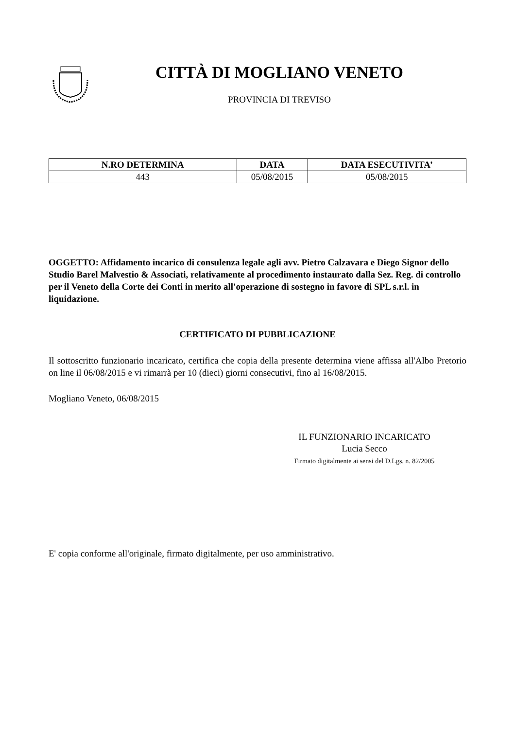CITTÀ DI MOGLIANO VENETO
PROVINCIA DI TREVISO
| N.RO DETERMINA | DATA | DATA ESECUTIVITA’ |
| --- | --- | --- |
| 443 | 05/08/2015 | 05/08/2015 |
OGGETTO: Affidamento incarico di consulenza legale agli avv. Pietro Calzavara e Diego Signor dello Studio Barel Malvestio & Associati, relativamente al procedimento instaurato dalla Sez. Reg. di controllo per il Veneto della Corte dei Conti in merito all'operazione di sostegno in favore di SPL s.r.l. in liquidazione.
CERTIFICATO DI PUBBLICAZIONE
Il sottoscritto funzionario incaricato, certifica che copia della presente determina viene affissa all'Albo Pretorio on line il 06/08/2015 e vi rimarrà per 10 (dieci) giorni consecutivi, fino al 16/08/2015.
Mogliano Veneto, 06/08/2015
IL FUNZIONARIO INCARICATO
Lucia Secco
Firmato digitalmente ai sensi del D.Lgs. n. 82/2005
E' copia conforme all'originale, firmato digitalmente, per uso amministrativo.